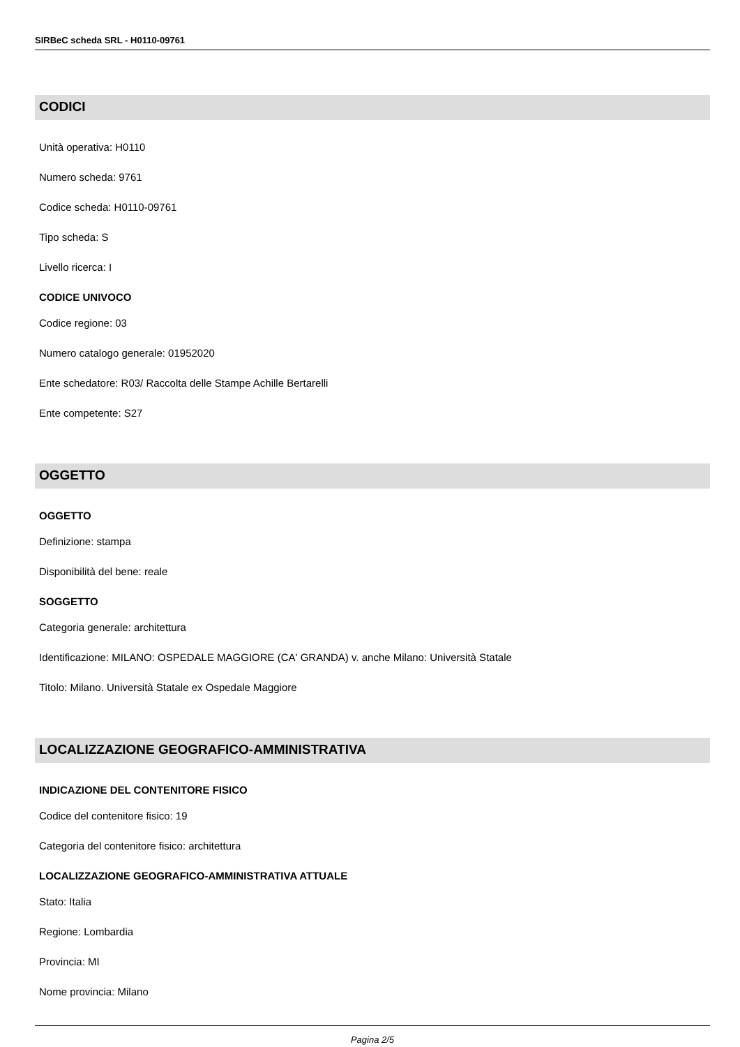SIRBeC scheda SRL - H0110-09761
CODICI
Unità operativa: H0110
Numero scheda: 9761
Codice scheda: H0110-09761
Tipo scheda: S
Livello ricerca: I
CODICE UNIVOCO
Codice regione: 03
Numero catalogo generale: 01952020
Ente schedatore: R03/ Raccolta delle Stampe Achille Bertarelli
Ente competente: S27
OGGETTO
OGGETTO
Definizione: stampa
Disponibilità del bene: reale
SOGGETTO
Categoria generale: architettura
Identificazione: MILANO: OSPEDALE MAGGIORE (CA' GRANDA) v. anche Milano: Università Statale
Titolo: Milano. Università Statale ex Ospedale Maggiore
LOCALIZZAZIONE GEOGRAFICO-AMMINISTRATIVA
INDICAZIONE DEL CONTENITORE FISICO
Codice del contenitore fisico: 19
Categoria del contenitore fisico: architettura
LOCALIZZAZIONE GEOGRAFICO-AMMINISTRATIVA ATTUALE
Stato: Italia
Regione: Lombardia
Provincia: MI
Nome provincia: Milano
Pagina 2/5